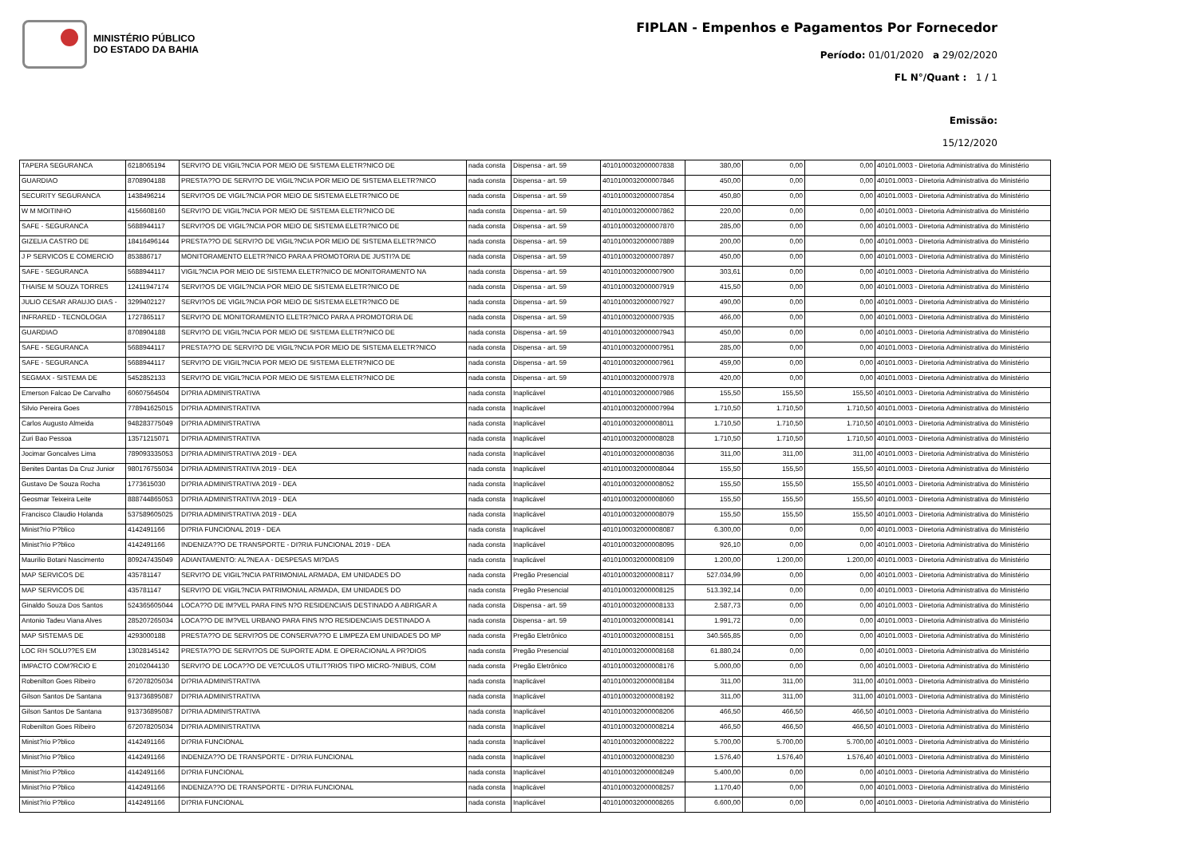MINISTÉRIO PÚBLICO
DO ESTADO DA BAHIA
FIPLAN - Empenhos e Pagamentos Por Fornecedor
Período: 01/01/2020 a 29/02/2020
FL N°/Quant : 1 / 1
Emissão:
15/12/2020
| TAPERA SEGURANCA | 6218065194 | SERVI?O DE VIGIL?NCIA POR MEIO DE SISTEMA ELETR?NICO DE | nada consta | Dispensa - art. 59 | 4010100032000007838 | 380,00 | 0,00 | 0,00 | 40101.0003 - Diretoria Administrativa do Ministério |
| GUARDIAO | 8708904188 | PRESTA??O DE SERVI?O DE VIGIL?NCIA POR MEIO DE SISTEMA ELETR?NICO | nada consta | Dispensa - art. 59 | 4010100032000007846 | 450,00 | 0,00 | 0,00 | 40101.0003 - Diretoria Administrativa do Ministério |
| SECURITY SEGURANCA | 1438496214 | SERVI?OS DE VIGIL?NCIA POR MEIO DE SISTEMA ELETR?NICO DE | nada consta | Dispensa - art. 59 | 4010100032000007854 | 450,80 | 0,00 | 0,00 | 40101.0003 - Diretoria Administrativa do Ministério |
| W M MOITINHO | 4156608160 | SERVI?O DE VIGIL?NCIA POR MEIO DE SISTEMA ELETR?NICO DE | nada consta | Dispensa - art. 59 | 4010100032000007862 | 220,00 | 0,00 | 0,00 | 40101.0003 - Diretoria Administrativa do Ministério |
| SAFE - SEGURANCA | 5688944117 | SERVI?OS DE VIGIL?NCIA POR MEIO DE SISTEMA ELETR?NICO DE | nada consta | Dispensa - art. 59 | 4010100032000007870 | 285,00 | 0,00 | 0,00 | 40101.0003 - Diretoria Administrativa do Ministério |
| GIZELIA CASTRO DE | 18416496144 | PRESTA??O DE SERVI?O DE VIGIL?NCIA POR MEIO DE SISTEMA ELETR?NICO | nada consta | Dispensa - art. 59 | 4010100032000007889 | 200,00 | 0,00 | 0,00 | 40101.0003 - Diretoria Administrativa do Ministério |
| J P SERVICOS E COMERCIO | 853886717 | MONITORAMENTO ELETR?NICO PARA A PROMOTORIA DE JUSTI?A DE | nada consta | Dispensa - art. 59 | 4010100032000007897 | 450,00 | 0,00 | 0,00 | 40101.0003 - Diretoria Administrativa do Ministério |
| SAFE - SEGURANCA | 5688944117 | VIGIL?NCIA POR MEIO DE SISTEMA ELETR?NICO DE MONITORAMENTO NA | nada consta | Dispensa - art. 59 | 4010100032000007900 | 303,61 | 0,00 | 0,00 | 40101.0003 - Diretoria Administrativa do Ministério |
| THAISE M SOUZA TORRES | 12411947174 | SERVI?OS DE VIGIL?NCIA POR MEIO DE SISTEMA ELETR?NICO DE | nada consta | Dispensa - art. 59 | 4010100032000007919 | 415,50 | 0,00 | 0,00 | 40101.0003 - Diretoria Administrativa do Ministério |
| JULIO CESAR ARAUJO DIAS - | 3299402127 | SERVI?OS DE VIGIL?NCIA POR MEIO DE SISTEMA ELETR?NICO DE | nada consta | Dispensa - art. 59 | 4010100032000007927 | 490,00 | 0,00 | 0,00 | 40101.0003 - Diretoria Administrativa do Ministério |
| INFRARED - TECNOLOGIA | 1727865117 | SERVI?O DE MONITORAMENTO ELETR?NICO PARA A PROMOTORIA DE | nada consta | Dispensa - art. 59 | 4010100032000007935 | 466,00 | 0,00 | 0,00 | 40101.0003 - Diretoria Administrativa do Ministério |
| GUARDIAO | 8708904188 | SERVI?O DE VIGIL?NCIA POR MEIO DE SISTEMA ELETR?NICO DE | nada consta | Dispensa - art. 59 | 4010100032000007943 | 450,00 | 0,00 | 0,00 | 40101.0003 - Diretoria Administrativa do Ministério |
| SAFE - SEGURANCA | 5688944117 | PRESTA??O DE SERVI?O DE VIGIL?NCIA POR MEIO DE SISTEMA ELETR?NICO | nada consta | Dispensa - art. 59 | 4010100032000007951 | 285,00 | 0,00 | 0,00 | 40101.0003 - Diretoria Administrativa do Ministério |
| SAFE - SEGURANCA | 5688944117 | SERVI?O DE VIGIL?NCIA POR MEIO DE SISTEMA ELETR?NICO DE | nada consta | Dispensa - art. 59 | 4010100032000007961 | 459,00 | 0,00 | 0,00 | 40101.0003 - Diretoria Administrativa do Ministério |
| SEGMAX - SISTEMA DE | 5452852133 | SERVI?O DE VIGIL?NCIA POR MEIO DE SISTEMA ELETR?NICO DE | nada consta | Dispensa - art. 59 | 4010100032000007978 | 420,00 | 0,00 | 0,00 | 40101.0003 - Diretoria Administrativa do Ministério |
| Emerson Falcao De Carvalho | 60607564504 | DI?RIA ADMINISTRATIVA | nada consta | Inaplicável | 4010100032000007986 | 155,50 | 155,50 | 155,50 | 40101.0003 - Diretoria Administrativa do Ministério |
| Silvio Pereira Goes | 778941625015 | DI?RIA ADMINISTRATIVA | nada consta | Inaplicável | 4010100032000007994 | 1.710,50 | 1.710,50 | 1.710,50 | 40101.0003 - Diretoria Administrativa do Ministério |
| Carlos Augusto Almeida | 948283775049 | DI?RIA ADMINISTRATIVA | nada consta | Inaplicável | 4010100032000008011 | 1.710,50 | 1.710,50 | 1.710,50 | 40101.0003 - Diretoria Administrativa do Ministério |
| Zuri Bao Pessoa | 13571215071 | DI?RIA ADMINISTRATIVA | nada consta | Inaplicável | 4010100032000008028 | 1.710,50 | 1.710,50 | 1.710,50 | 40101.0003 - Diretoria Administrativa do Ministério |
| Jocimar Goncalves Lima | 789093335053 | DI?RIA ADMINISTRATIVA 2019 - DEA | nada consta | Inaplicável | 4010100032000008036 | 311,00 | 311,00 | 311,00 | 40101.0003 - Diretoria Administrativa do Ministério |
| Benites Dantas Da Cruz Junior | 980176755034 | DI?RIA ADMINISTRATIVA 2019 - DEA | nada consta | Inaplicável | 4010100032000008044 | 155,50 | 155,50 | 155,50 | 40101.0003 - Diretoria Administrativa do Ministério |
| Gustavo De Souza Rocha | 1773615030 | DI?RIA ADMINISTRATIVA 2019 - DEA | nada consta | Inaplicável | 4010100032000008052 | 155,50 | 155,50 | 155,50 | 40101.0003 - Diretoria Administrativa do Ministério |
| Geosmar Teixeira Leite | 888744865053 | DI?RIA ADMINISTRATIVA 2019 - DEA | nada consta | Inaplicável | 4010100032000008060 | 155,50 | 155,50 | 155,50 | 40101.0003 - Diretoria Administrativa do Ministério |
| Francisco Claudio Holanda | 537589605025 | DI?RIA ADMINISTRATIVA 2019 - DEA | nada consta | Inaplicável | 4010100032000008079 | 155,50 | 155,50 | 155,50 | 40101.0003 - Diretoria Administrativa do Ministério |
| Minist?rio P?blico | 4142491166 | DI?RIA FUNCIONAL 2019 - DEA | nada consta | Inaplicável | 4010100032000008087 | 6.300,00 | 0,00 | 0,00 | 40101.0003 - Diretoria Administrativa do Ministério |
| Minist?rio P?blico | 4142491166 | INDENIZA??O DE TRANSPORTE - DI?RIA FUNCIONAL 2019 - DEA | nada consta | Inaplicável | 4010100032000008095 | 926,10 | 0,00 | 0,00 | 40101.0003 - Diretoria Administrativa do Ministério |
| Maurilio Botani Nascimento | 809247435049 | ADIANTAMENTO: AL?NEA A - DESPESAS MI?DAS | nada consta | Inaplicável | 4010100032000008109 | 1.200,00 | 1.200,00 | 1.200,00 | 40101.0003 - Diretoria Administrativa do Ministério |
| MAP SERVICOS DE | 435781147 | SERVI?O DE VIGIL?NCIA PATRIMONIAL ARMADA, EM UNIDADES DO | nada consta | Pregão Presencial | 4010100032000008117 | 527.034,99 | 0,00 | 0,00 | 40101.0003 - Diretoria Administrativa do Ministério |
| MAP SERVICOS DE | 435781147 | SERVI?O DE VIGIL?NCIA PATRIMONIAL ARMADA, EM UNIDADES DO | nada consta | Pregão Presencial | 4010100032000008125 | 513.392,14 | 0,00 | 0,00 | 40101.0003 - Diretoria Administrativa do Ministério |
| Ginaldo Souza Dos Santos | 524365605044 | LOCA??O DE IM?VEL PARA FINS N?O RESIDENCIAIS DESTINADO A ABRIGAR A | nada consta | Dispensa - art. 59 | 4010100032000008133 | 2.587,73 | 0,00 | 0,00 | 40101.0003 - Diretoria Administrativa do Ministério |
| Antonio Tadeu Viana Alves | 285207265034 | LOCA??O DE IM?VEL URBANO PARA FINS N?O RESIDENCIAIS DESTINADO A | nada consta | Dispensa - art. 59 | 4010100032000008141 | 1.991,72 | 0,00 | 0,00 | 40101.0003 - Diretoria Administrativa do Ministério |
| MAP SISTEMAS DE | 4293000188 | PRESTA??O DE SERVI?OS DE CONSERVA??O E LIMPEZA EM UNIDADES DO MP | nada consta | Pregão Eletrônico | 4010100032000008151 | 340.565,85 | 0,00 | 0,00 | 40101.0003 - Diretoria Administrativa do Ministério |
| LOC RH SOLU??ES EM | 13028145142 | PRESTA??O DE SERVI?OS DE SUPORTE ADM. E OPERACIONAL A PR?DIOS | nada consta | Pregão Presencial | 4010100032000008168 | 61.880,24 | 0,00 | 0,00 | 40101.0003 - Diretoria Administrativa do Ministério |
| IMPACTO COM?RCIO E | 20102044130 | SERVI?O DE LOCA??O DE VE?CULOS UTILIT?RIOS TIPO MICRO-?NIBUS, COM | nada consta | Pregão Eletrônico | 4010100032000008176 | 5.000,00 | 0,00 | 0,00 | 40101.0003 - Diretoria Administrativa do Ministério |
| Robenilton Goes Ribeiro | 672078205034 | DI?RIA ADMINISTRATIVA | nada consta | Inaplicável | 4010100032000008184 | 311,00 | 311,00 | 311,00 | 40101.0003 - Diretoria Administrativa do Ministério |
| Gilson Santos De Santana | 913736895087 | DI?RIA ADMINISTRATIVA | nada consta | Inaplicável | 4010100032000008192 | 311,00 | 311,00 | 311,00 | 40101.0003 - Diretoria Administrativa do Ministério |
| Gilson Santos De Santana | 913736895087 | DI?RIA ADMINISTRATIVA | nada consta | Inaplicável | 4010100032000008206 | 466,50 | 466,50 | 466,50 | 40101.0003 - Diretoria Administrativa do Ministério |
| Robenilton Goes Ribeiro | 672078205034 | DI?RIA ADMINISTRATIVA | nada consta | Inaplicável | 4010100032000008214 | 466,50 | 466,50 | 466,50 | 40101.0003 - Diretoria Administrativa do Ministério |
| Minist?rio P?blico | 4142491166 | DI?RIA FUNCIONAL | nada consta | Inaplicável | 4010100032000008222 | 5.700,00 | 5.700,00 | 5.700,00 | 40101.0003 - Diretoria Administrativa do Ministério |
| Minist?rio P?blico | 4142491166 | INDENIZA??O DE TRANSPORTE - DI?RIA FUNCIONAL | nada consta | Inaplicável | 4010100032000008230 | 1.576,40 | 1.576,40 | 1.576,40 | 40101.0003 - Diretoria Administrativa do Ministério |
| Minist?rio P?blico | 4142491166 | DI?RIA FUNCIONAL | nada consta | Inaplicável | 4010100032000008249 | 5.400,00 | 0,00 | 0,00 | 40101.0003 - Diretoria Administrativa do Ministério |
| Minist?rio P?blico | 4142491166 | INDENIZA??O DE TRANSPORTE - DI?RIA FUNCIONAL | nada consta | Inaplicável | 4010100032000008257 | 1.170,40 | 0,00 | 0,00 | 40101.0003 - Diretoria Administrativa do Ministério |
| Minist?rio P?blico | 4142491166 | DI?RIA FUNCIONAL | nada consta | Inaplicável | 4010100032000008265 | 6.600,00 | 0,00 | 0,00 | 40101.0003 - Diretoria Administrativa do Ministério |